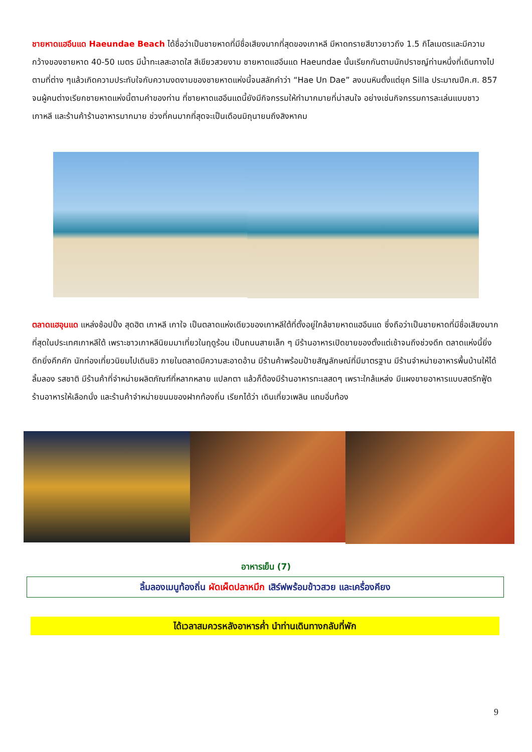ชายหาดแฮอึนแด Haeundae Beach ได้ชื่อว่าเป็นชายหาดที่มีชื่อเสียงมากที่สุดของเกาหลี มีหาดทรายสีขาวยาวถึง 1.5 กิโลเมตรและมีความกว้างของชายหาด 40-50 เมตร มีน้ำทะเลสะอาดใส สีเขียวสวยงาม ชายหาดแฮอึนแด Haeundae นั้นเรียกกันตามนักปราชญ์ท่านหนึ่งที่เดินทางไปตามที่ต่าง ๆแล้วเกิดความประทับใจกับความงดงามของชายหาดแห่งนี้จนสลักคำว่า “Hae Un Dae” ลงบนหินตั้งแต่ยุค Silla ประมาณปีค.ศ. 857 จนผู้คนต่างเรียกชายหาดแห่งนี้ตามคำของท่าน ที่ชายหาดแฮอึนแดนี้ยังมีกิจกรรมให้ทำมากมายที่น่าสนใจ อย่างเช่นกิจกรรมการละเล่นแบบชาวเกาหลี และร้านค้าร้านอาหารมากมาย ช่วงที่คนมากที่สุดจะเป็นเดือนมิถุนายนถึงสิงหาคม
ตลาดแฮอุนแด แหล่งช้อปปิ้ง สุดฮิต เกาหลี เกาใจ เป็นตลาดแห่งเดียวของเกาหลีใต้ที่ตั้งอยู่ใกล้ชายหาดแฮอึนแด ซึ่งถือว่าเป็นชายหาดที่มีชื่อเสียงมากที่สุดในประเทศเกาหลีใต้ เพราะชาวเกาหลีนิยมมาเที่ยวในฤดูร้อน เป็นถนนสายเล็ก ๆ มีร้านอาหารเปิดขายของตั้งแต่เช้าจนถึงช่วงดึก ตลาดแห่งนี้ยิ่งดึกยิ่งคึกคัก นักท่องเที่ยวนิยมไปเดินชิว ภายในตลาดมีความสะอาดอ้าน มีร้านค้าพร้อมป้ายสัญลักษณ์ที่มีมาตรฐาน มีร้านจำหน่ายอาหารพื้นบ้านให้ได้ลิ้มลอง รสชาติ มีร้านค้าที่จำหน่ายผลิตภัณฑ์ที่หลากหลาย แปลกตา แล้วก็ต้องมีร้านอาหารทะเลสดๆ เพราะใกล้แหล่ง มีแผงขายอาหารแบบสตรีทฟู้ด ร้านอาหารให้เลือกนั่ง และร้านค้าจำหน่ายขนมของฝากท้องถิ่น เรียกได้ว่า เดินเที่ยวเพลิน แถมอิ่มท้อง
อาหารเย็น (7)
ลิ้มลองเมนูท้องถิ่น ผัดเผ็ดปลาหมึก เสิร์ฟพร้อมข้าวสวย และเครื่องคียง
ได้เวลาสมควรหลังอาหารค่ำ นำท่านเดินทางกลับที่พัก
9